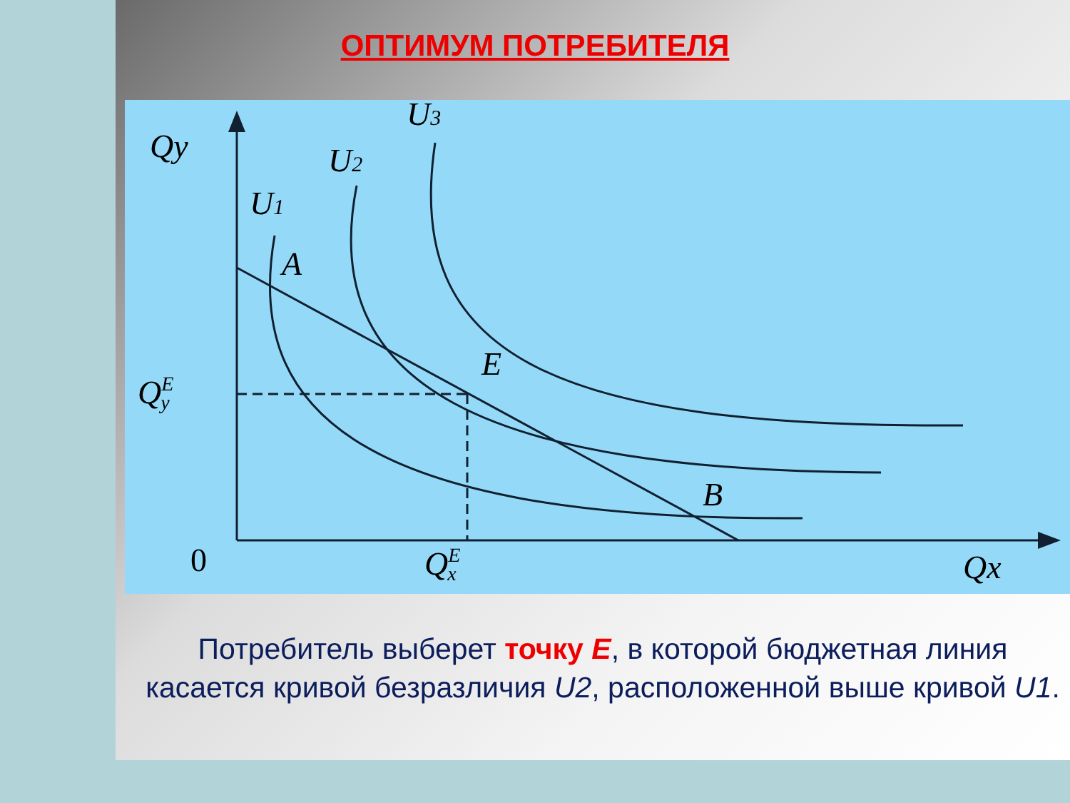ОПТИМУМ ПОТРЕБИТЕЛЯ
Qy
U3
U2
U1
A
E
B
QEy
0
QEx
Qx
Потребитель выберет точку E, в которой бюджетная линия касается кривой безразличия U2, расположенной выше кривой U1.